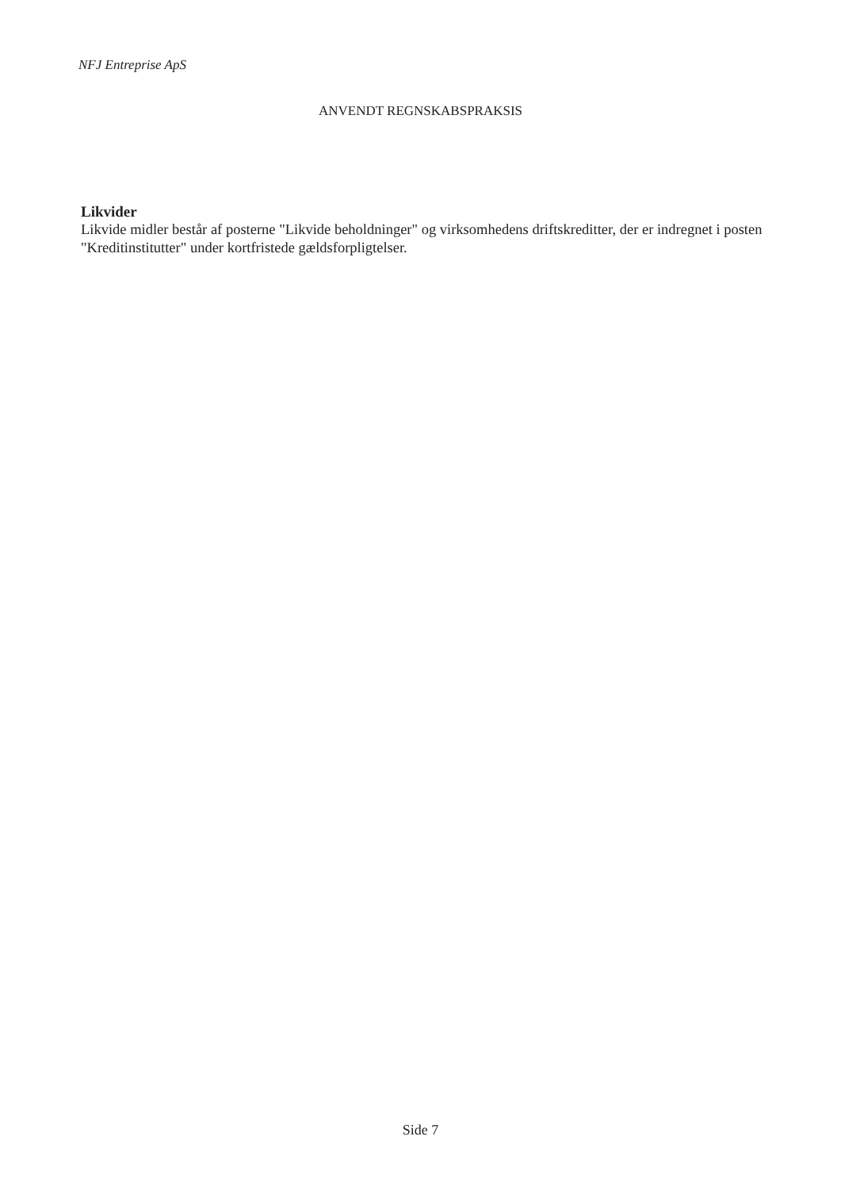NFJ Entreprise ApS
ANVENDT REGNSKABSPRAKSIS
Likvider
Likvide midler består af posterne "Likvide beholdninger" og virksomhedens driftskreditter, der er indregnet i posten "Kreditinstitutter" under kortfristede gældsforpligtelser.
Side 7